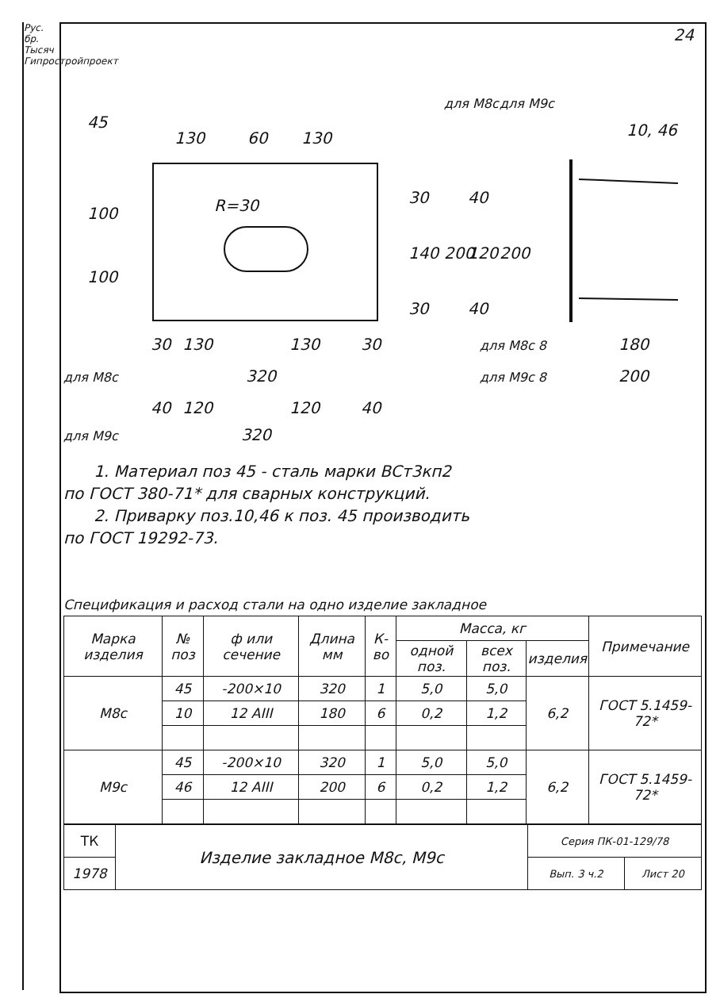Рус. бр. Тысяч Гипростройпроект
24
45
130
60
130
10, 46
R=30
100
100
30
140
30
200
40
120
40
200
для М8с
для М9с
30
130
130
30
для М8с 8
180
для М8с
320
для М9с 8
200
40
120
120
40
для М9с 320
1. Материал поз 45 - сталь марки ВСт3кп2
по ГОСТ 380-71* для сварных конструкций.
2. Приварку поз.10,46 к поз. 45 производить
по ГОСТ 19292-73.
Спецификация и расход стали на одно изделие закладное
| Марка изделия | № поз | ф или сечение | Длина мм | К-во | Масса, кг | | | Примечание |
| --- | --- | --- | --- | --- | --- | --- | --- | --- |
| | | | | | одной поз. | всех поз. | изделия | |
| М8с | 45 | -200×10 | 320 | 1 | 5,0 | 5,0 | 6,2 | ГОСТ 5.1459-72* |
| | 10 | 12 AIII | 180 | 6 | 0,2 | 1,2 | | |
| М9с | 45 | -200×10 | 320 | 1 | 5,0 | 5,0 | 6,2 | ГОСТ 5.1459-72* |
| | 46 | 12 AIII | 200 | 6 | 0,2 | 1,2 | | |
| ТК | Изделие закладное М8с, М9с | Серия ПК-01-129/78 | |
| 1978 | | Вып. 3 ч.2 | Лист 20 |